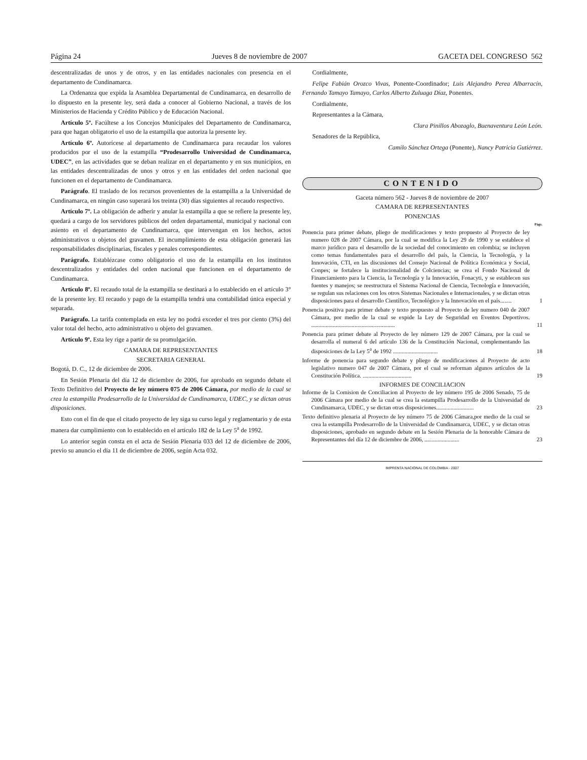Página 24 Jueves 8 de noviembre de 2007 GACETA DEL CONGRESO 562
descentralizadas de unos y de otros, y en las entidades nacionales con presencia en el departamento de Cundinamarca.
La Ordenanza que expida la Asamblea Departamental de Cundinamarca, en desarrollo de lo dispuesto en la presente ley, será dada a conocer al Gobierno Nacional, a través de los Ministerios de Hacienda y Crédito Público y de Educación Nacional.
Artículo 5º. Facúltese a los Concejos Municipales del Departamento de Cundinamarca, para que hagan obligatorio el uso de la estampilla que autoriza la presente ley.
Artículo 6º. Autorícese al departamento de Cundinamarca para recaudar los valores producidos por el uso de la estampilla “Prodesarrollo Universidad de Cundinamarca, UDEC”, en las actividades que se deban realizar en el departamento y en sus municipios, en las entidades descentralizadas de unos y otros y en las entidades del orden nacional que funcionen en el departamento de Cundinamarca.
Parágrafo. El traslado de los recursos provenientes de la estampilla a la Universidad de Cundinamarca, en ningún caso superará los treinta (30) días siguientes al recaudo respectivo.
Artículo 7º. La obligación de adherir y anular la estampilla a que se refiere la presente ley, quedará a cargo de los servidores públicos del orden departamental, municipal y nacional con asiento en el departamento de Cundinamarca, que intervengan en los hechos, actos administrativos u objetos del gravamen. El incumplimiento de esta obligación generará las responsabilidades disciplinarias, fiscales y penales correspondientes.
Parágrafo. Establézcase como obligatorio el uso de la estampilla en los institutos descentralizados y entidades del orden nacional que funcionen en el departamento de Cundinamarca.
Artículo 8º. El recaudo total de la estampilla se destinará a lo establecido en el artículo 3° de la presente ley. El recaudo y pago de la estampilla tendrá una contabilidad única especial y separada.
Parágrafo. La tarifa contemplada en esta ley no podrá exceder el tres por ciento (3%) del valor total del hecho, acto administrativo u objeto del gravamen.
Artículo 9º. Esta ley rige a partir de su promulgación.
CAMARA DE REPRESENTANTES
SECRETARIA GENERAL
Bogotá, D. C., 12 de diciembre de 2006.
En Sesión Plenaria del día 12 de diciembre de 2006, fue aprobado en segundo debate el Texto Definitivo del Proyecto de ley número 075 de 2006 Cámara, por medio de la cual se crea la estampilla Prodesarrollo de la Universidad de Cundinamarca, UDEC, y se dictan otras disposiciones.
Esto con el fin de que el citado proyecto de ley siga su curso legal y reglamentario y de esta manera dar cumplimiento con lo establecido en el artículo 182 de la Ley 5<sup>a</sup> de 1992.
Lo anterior según consta en el acta de Sesión Plenaria 033 del 12 de diciembre de 2006, previo su anuncio el día 11 de diciembre de 2006, según Acta 032.
Cordialmente,
Felipe Fabián Orozco Vivas, Ponente-Coordinador; Luis Alejandro Perea Albarracín, Fernando Tamayo Tamayo, Carlos Alberto Zuluaga Díaz, Ponentes.
Cordialmente,
Representantes a la Cámara,
Clara Pinillos Abozaglo, Buenaventura León León.
Senadores de la República,
Camilo Sánchez Ortega (Ponente), Nancy Patricia Gutiérrez.
CONTENIDO
Gaceta número 562 - Jueves 8 de noviembre de 2007
CAMARA DE REPRESENTANTES
PONENCIAS
Págs.
Ponencia para primer debate, pliego de modificaciones y texto propuesto al Proyecto de ley numero 028 de 2007 Cámara, por la cual se modifica la Ley 29 de 1990 y se establece el marco jurídico para el desarrollo de la sociedad del conocimiento en colombia; se incluyen como temas fundamentales para el desarrollo del país, la Ciencia, la Tecnología, y la Innovación, CTI, en las discusiones del Consejo Nacional de Política Económica y Social, Conpes; se fortalece la institucionalidad de Colciencias; se crea el Fondo Nacional de Financiamiento para la Ciencia, la Tecnología y la Innovación, Fonacyti, y se establecen sus fuentes y manejos; se reestructura el Sistema Nacional de Ciencia, Tecnología e Innovación, se regulan sus relaciones con los otros Sistemas Nacionales e Internacionales, y se dictan otras disposiciones para el desarrollo Científico, Tecnológico y la Innovación en el país........ 1
Ponencia positiva para primer debate y texto propuesto al Proyecto de ley numero 040 de 2007 Cámara, por medio de la cual se expide la Ley de Seguridad en Eventos Deportivos. .......................................................... 11
Ponencia para primer debate al Proyecto de ley número 129 de 2007 Cámara, por la cual se desarrolla el numeral 6 del artículo 136 de la Constitución Nacional, complementando las disposiciones de la Ley 5<sup>a</sup> de 1992 ............................... 18
Informe de ponencia para segundo debate y pliego de modificaciones al Proyecto de acto legislativo numero 047 de 2007 Cámara, por el cual se reforman algunos artículos de la Constitución Política. .................................. 19
INFORMES DE CONCILIACION
Informe de la Comision de Conciliacion al Proyecto de ley número 195 de 2006 Senado, 75 de 2006 Cámara por medio de la cual se crea la estampilla Prodesarrollo de la Universidad de Cundinamarca, UDEC, y se dictan otras disposiciones.......................... 23
Texto definitivo plenaria al Proyecto de ley número 75 de 2006 Cámara,por medio de la cual se crea la estampilla Prodesarrollo de la Universidad de Cundinamarca, UDEC, y se dictan otras disposiciones, aprobado en segundo debate en la Sesión Plenaria de la honorable Cámara de Representantes del día 12 de diciembre de 2006, ........................ 23
IMPRENTA NACIONAL DE COLOMBIA - 2007